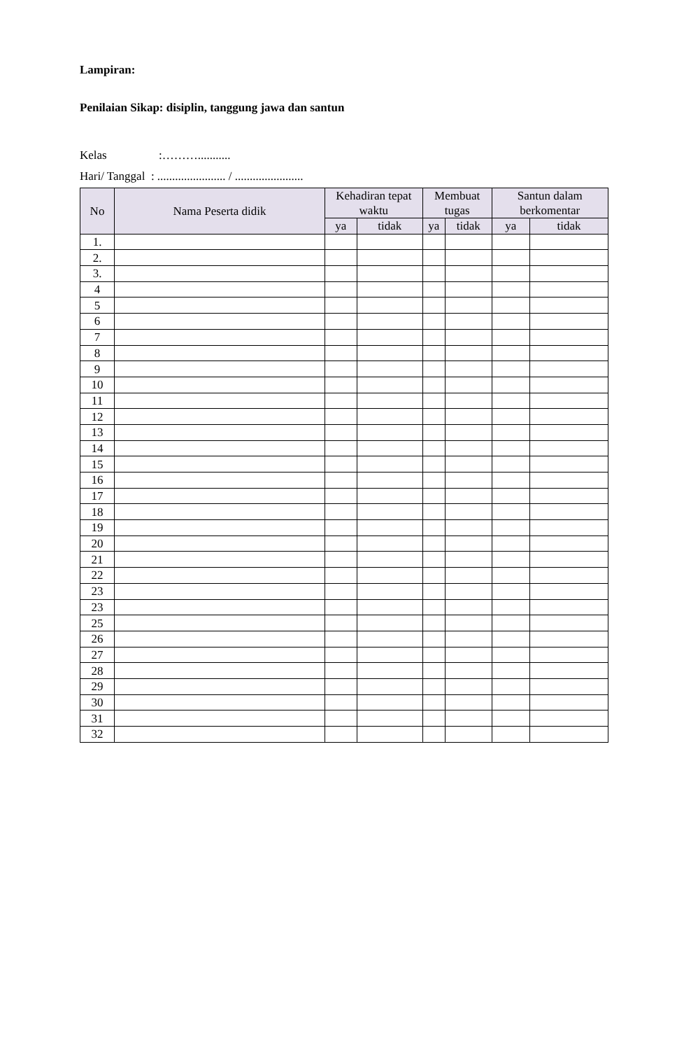Lampiran:
Penilaian Sikap: disiplin, tanggung jawa dan santun
Kelas :………...........
Hari/ Tanggal : ....................... / .......................
| No | Nama Peserta didik | Kehadiran tepat waktu | | Membuat tugas | | Santun dalam berkomentar | |
| --- | --- | --- | --- | --- | --- | --- | --- |
| | | ya | tidak | ya | tidak | ya | tidak |
| 1. | | | | | | | |
| 2. | | | | | | | |
| 3. | | | | | | | |
| 4 | | | | | | | |
| 5 | | | | | | | |
| 6 | | | | | | | |
| 7 | | | | | | | |
| 8 | | | | | | | |
| 9 | | | | | | | |
| 10 | | | | | | | |
| 11 | | | | | | | |
| 12 | | | | | | | |
| 13 | | | | | | | |
| 14 | | | | | | | |
| 15 | | | | | | | |
| 16 | | | | | | | |
| 17 | | | | | | | |
| 18 | | | | | | | |
| 19 | | | | | | | |
| 20 | | | | | | | |
| 21 | | | | | | | |
| 22 | | | | | | | |
| 23 | | | | | | | |
| 23 | | | | | | | |
| 25 | | | | | | | |
| 26 | | | | | | | |
| 27 | | | | | | | |
| 28 | | | | | | | |
| 29 | | | | | | | |
| 30 | | | | | | | |
| 31 | | | | | | | |
| 32 | | | | | | | |